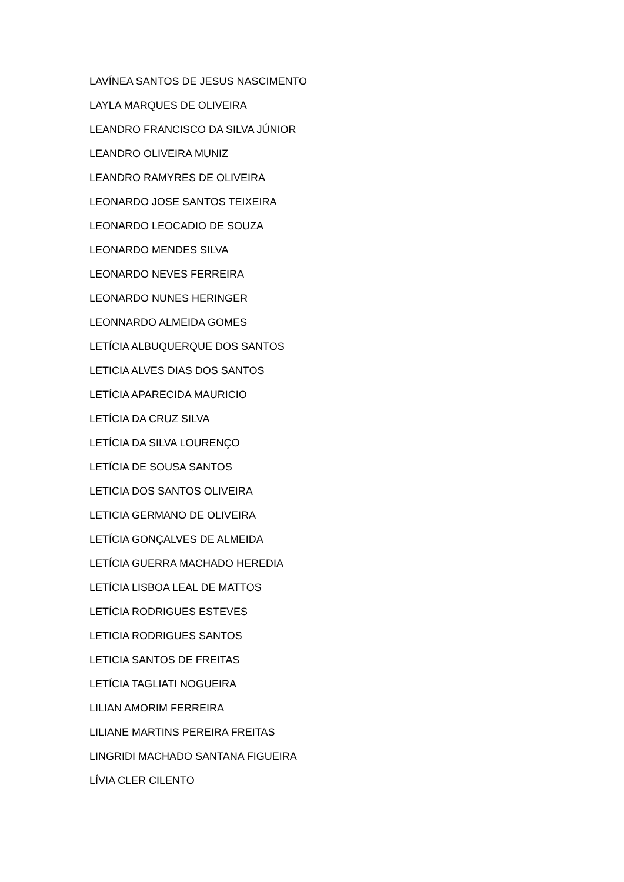LAVÍNEA SANTOS DE JESUS NASCIMENTO
LAYLA MARQUES DE OLIVEIRA
LEANDRO FRANCISCO DA SILVA JÚNIOR
LEANDRO OLIVEIRA MUNIZ
LEANDRO RAMYRES DE OLIVEIRA
LEONARDO JOSE SANTOS TEIXEIRA
LEONARDO LEOCADIO DE SOUZA
LEONARDO MENDES SILVA
LEONARDO NEVES FERREIRA
LEONARDO NUNES HERINGER
LEONNARDO ALMEIDA GOMES
LETÍCIA ALBUQUERQUE DOS SANTOS
LETICIA ALVES DIAS DOS SANTOS
LETÍCIA APARECIDA MAURICIO
LETÍCIA DA CRUZ SILVA
LETÍCIA DA SILVA LOURENÇO
LETÍCIA DE SOUSA SANTOS
LETICIA DOS SANTOS OLIVEIRA
LETICIA GERMANO DE OLIVEIRA
LETÍCIA GONÇALVES DE ALMEIDA
LETÍCIA GUERRA MACHADO HEREDIA
LETÍCIA LISBOA LEAL DE MATTOS
LETÍCIA RODRIGUES ESTEVES
LETICIA RODRIGUES SANTOS
LETICIA SANTOS DE FREITAS
LETÍCIA TAGLIATI NOGUEIRA
LILIAN AMORIM FERREIRA
LILIANE MARTINS PEREIRA FREITAS
LINGRIDI MACHADO SANTANA FIGUEIRA
LÍVIA CLER CILENTO